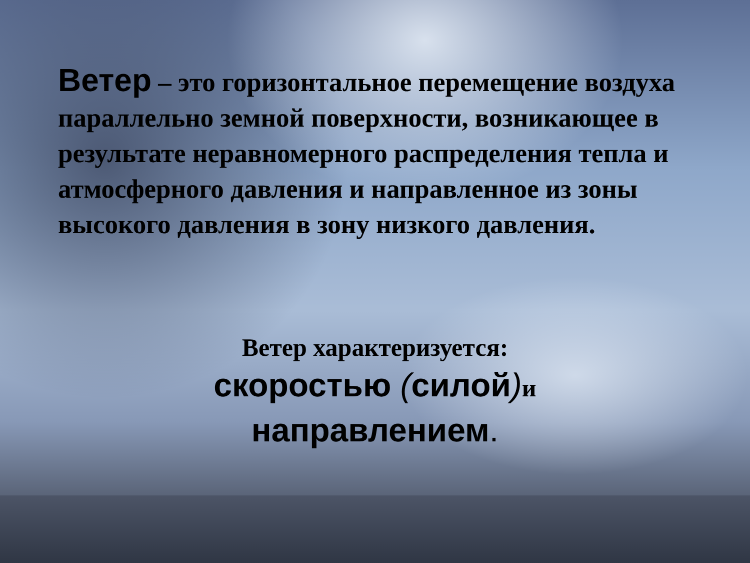Ветер – это горизонтальное перемещение воздуха параллельно земной поверхности, возникающее в результате неравномерного распределения тепла и атмосферного давления и направленное из зоны высокого давления в зону низкого давления.
Ветер характеризуется:
скоростью (силой) и
направлением.